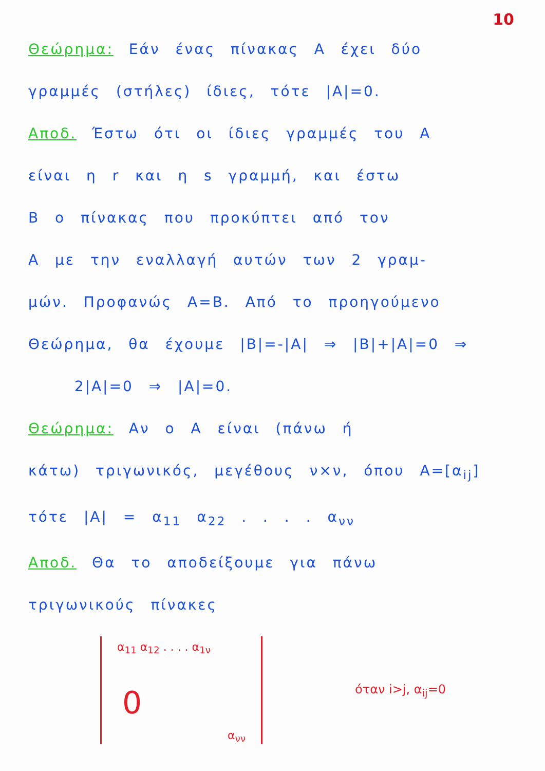10
Θεώρημα: Εάν ένας πίνακας A έχει δύο
γραμμές (στήλες) ίδιες, τότε |A|=0.
Αποδ. Έστω ότι οι ίδιες γραμμές του A
είναι η r και η s γραμμή, και έστω
B ο πίνακας που προκύπτει από τον
A με την εναλλαγή αυτών των 2 γραμ-
μών. Προφανώς A=B. Από το προηγούμενο
Θεώρημα, θα έχουμε |B|=-|A| ⇒ |B|+|A|=0 ⇒
2|A|=0 ⇒ |A|=0.
Θεώρημα: Αν ο A είναι (πάνω ή
κάτω) τριγωνικός, μεγέθους ν×ν, όπου A=[α<sub>ij</sub>]
τότε |A| = α<sub>11</sub> α<sub>22</sub> . . . . α<sub>νν</sub>
Αποδ. Θα το αποδείξουμε για πάνω
τριγωνικούς πίνακες
α<sub>11</sub> α<sub>12</sub> . . . . α<sub>1ν</sub>
0
α<sub>νν</sub>
όταν i>j, α<sub>ij</sub>=0